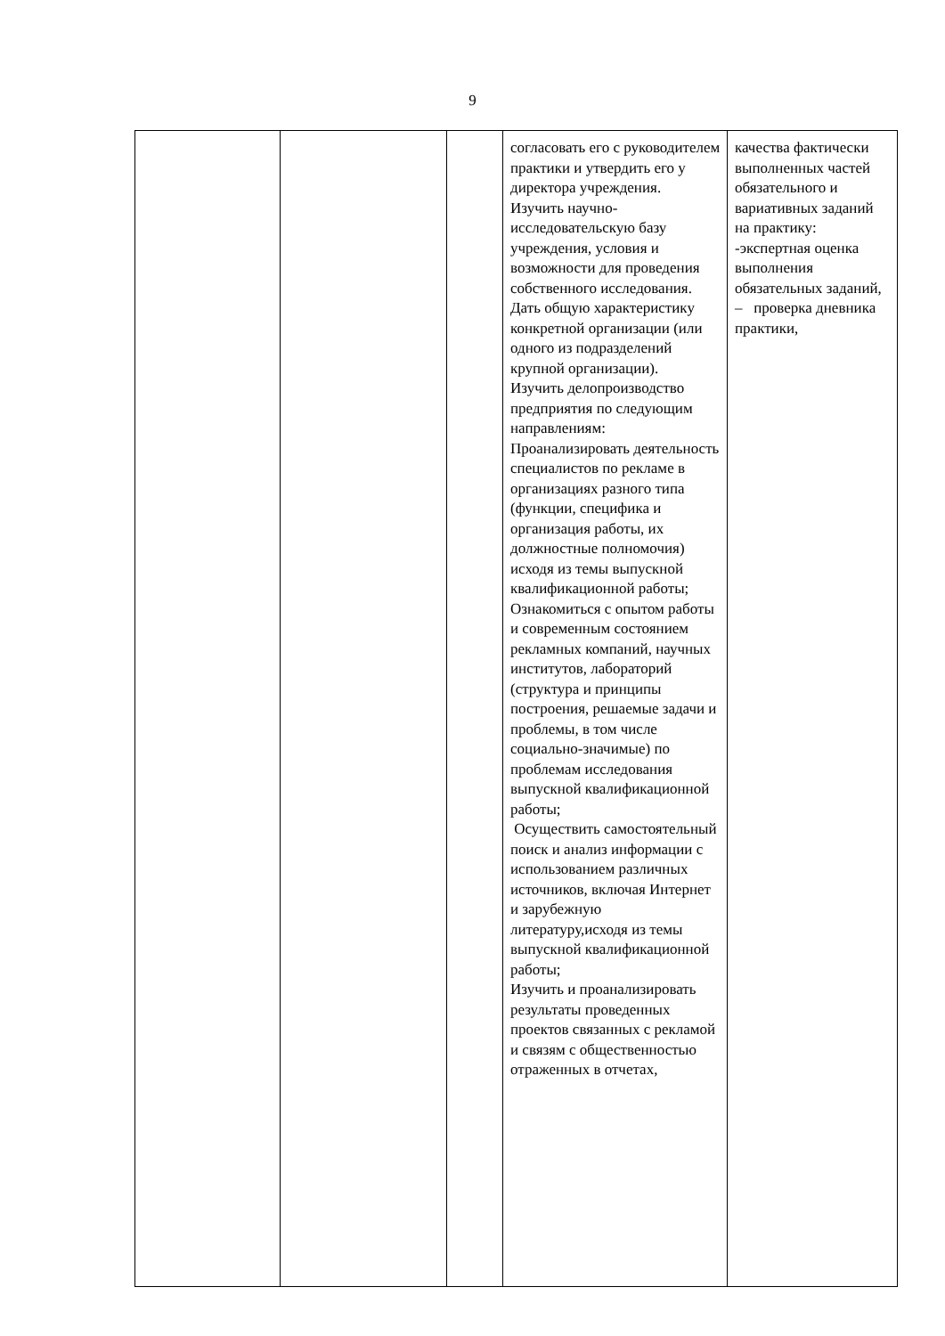9
| | | | согласовать его с руководителем практики и утвердить его у директора учреждения. Изучить научно-исследовательскую базу учреждения, условия и возможности для проведения собственного исследования. Дать общую характеристику конкретной организации (или одного из подразделений крупной организации). Изучить делопроизводство предприятия по следующим направлениям: Проанализировать деятельность специалистов по рекламе в организациях разного типа (функции, специфика и организация работы, их должностные полномочия) исходя из темы выпускной квалификационной работы; Ознакомиться с опытом работы и современным состоянием рекламных компаний, научных институтов, лабораторий (структура и принципы построения, решаемые задачи и проблемы, в том числе социально-значимые) по проблемам исследования выпускной квалификационной работы; Осуществить самостоятельный поиск и анализ информации с использованием различных источников, включая Интернет и зарубежную литературу,исходя из темы выпускной квалификационной работы; Изучить и проанализировать результаты проведенных проектов связанных с рекламой и связям с общественностью отраженных в отчетах, | качества фактически выполненных частей обязательного и вариативных заданий на практику: -экспертная оценка выполнения обязательных заданий, – проверка дневника практики, |